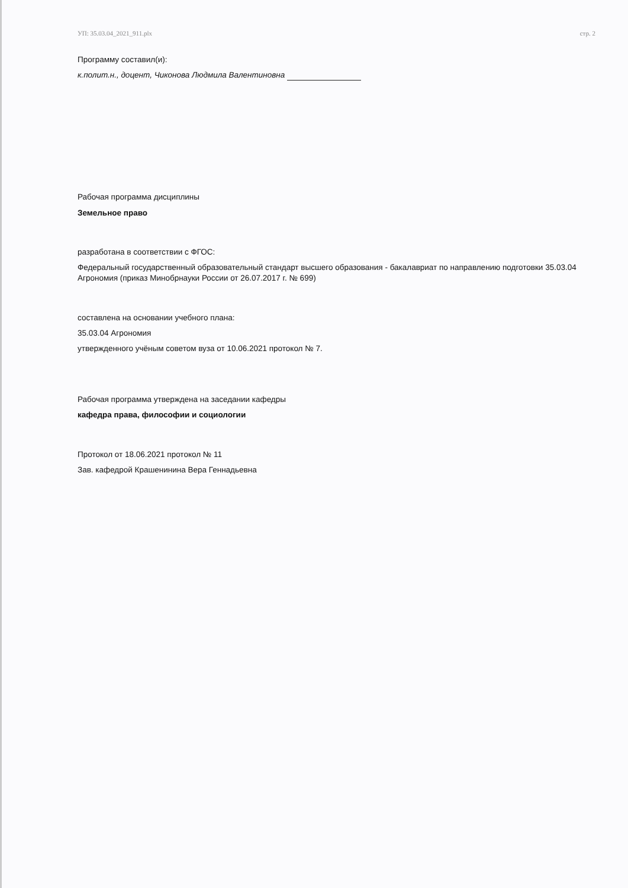УП: 35.03.04_2021_911.plx стр. 2
Программу составил(и):
к.полит.н., доцент, Чиконова Людмила Валентиновна
Рабочая программа дисциплины
Земельное право
разработана в соответствии с ФГОС:
Федеральный государственный образовательный стандарт высшего образования - бакалавриат по направлению подготовки 35.03.04 Агрономия (приказ Минобрнауки России от 26.07.2017 г. № 699)
составлена на основании учебного плана:
35.03.04 Агрономия
утвержденного учёным советом вуза от 10.06.2021 протокол № 7.
Рабочая программа утверждена на заседании кафедры
кафедра права, философии и социологии
Протокол от 18.06.2021 протокол № 11
Зав. кафедрой Крашенинина Вера Геннадьевна